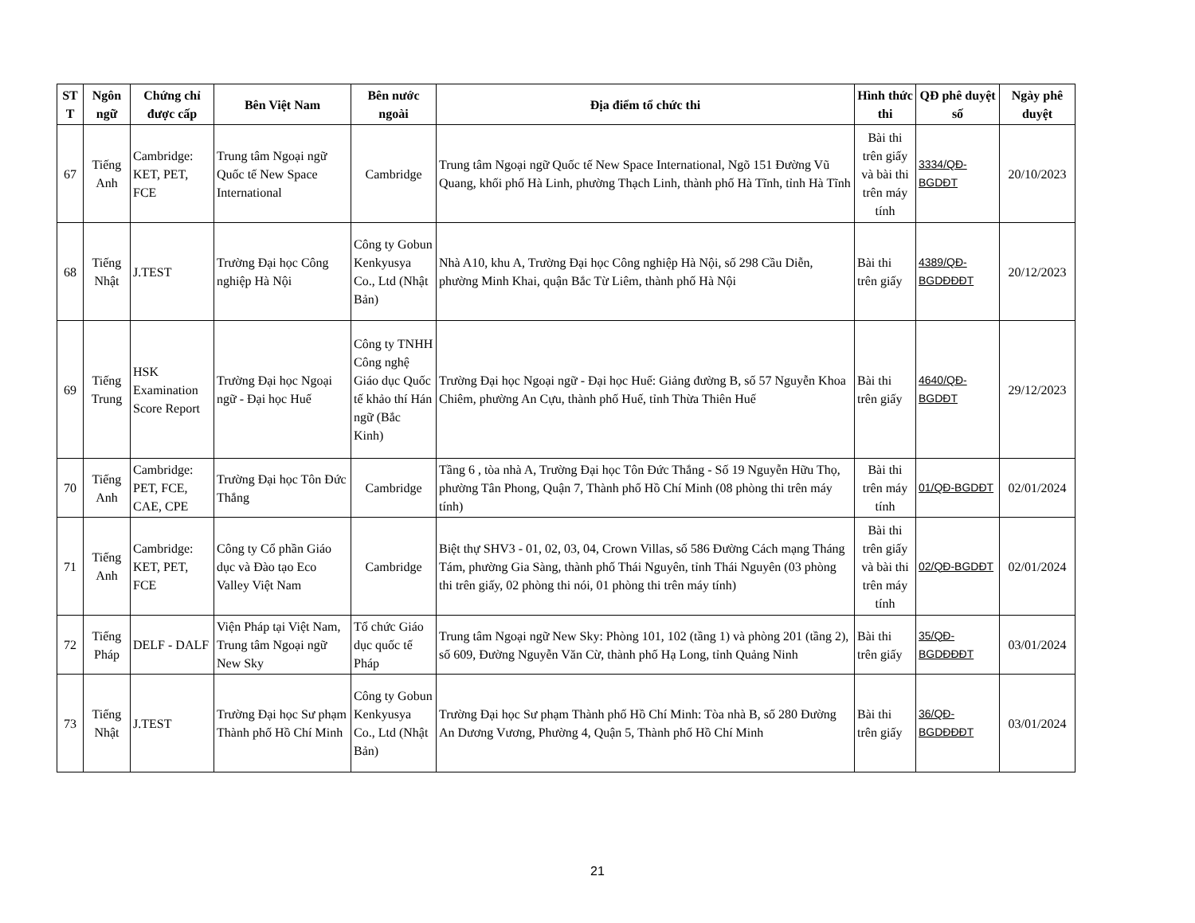| ST T | Ngôn ngữ | Chứng chỉ được cấp | Bên Việt Nam | Bên nước ngoài | Địa điểm tổ chức thi | Hình thức thi | QĐ phê duyệt số | Ngày phê duyệt |
| --- | --- | --- | --- | --- | --- | --- | --- | --- |
| 67 | Tiếng Anh | Cambridge: KET, PET, FCE | Trung tâm Ngoại ngữ Quốc tế New Space International | Cambridge | Trung tâm Ngoại ngữ Quốc tế New Space International, Ngõ 151 Đường Vũ Quang, khối phố Hà Linh, phường Thạch Linh, thành phố Hà Tĩnh, tỉnh Hà Tĩnh | Bài thi trên giấy và bài thi trên máy tính | 3334/QĐ-BGDĐT | 20/10/2023 |
| 68 | Tiếng Nhật | J.TEST | Trường Đại học Công nghiệp Hà Nội | Công ty Gobun Kenkyusya Co., Ltd (Nhật Bản) | Nhà A10, khu A, Trường Đại học Công nghiệp Hà Nội, số 298 Cầu Diễn, phường Minh Khai, quận Bắc Từ Liêm, thành phố Hà Nội | Bài thi trên giấy | 4389/QĐ-BGDĐĐĐT | 20/12/2023 |
| 69 | Tiếng Trung | HSK Examination Score Report | Trường Đại học Ngoại ngữ - Đại học Huế | Công ty TNHH Công nghệ Giáo dục Quốc tế khảo thí Hán ngữ (Bắc Kinh) | Trường Đại học Ngoại ngữ - Đại học Huế: Giảng đường B, số 57 Nguyễn Khoa Chiêm, phường An Cựu, thành phố Huế, tỉnh Thừa Thiên Huế | Bài thi trên giấy | 4640/QĐ-BGDĐT | 29/12/2023 |
| 70 | Tiếng Anh | Cambridge: PET, FCE, CAE, CPE | Trường Đại học Tôn Đức Thắng | Cambridge | Tầng 6 , tòa nhà A, Trường Đại học Tôn Đức Thắng - Số 19 Nguyễn Hữu Thọ, phường Tân Phong, Quận 7, Thành phố Hồ Chí Minh (08 phòng thi trên máy tính) | Bài thi trên máy tính | 01/QĐ-BGDĐT | 02/01/2024 |
| 71 | Tiếng Anh | Cambridge: KET, PET, FCE | Công ty Cổ phần Giáo dục và Đào tạo Eco Valley Việt Nam | Cambridge | Biệt thự SHV3 - 01, 02, 03, 04, Crown Villas, số 586 Đường Cách mạng Tháng Tám, phường Gia Sàng, thành phố Thái Nguyên, tỉnh Thái Nguyên (03 phòng thi trên giấy, 02 phòng thi nói, 01 phòng thi trên máy tính) | Bài thi trên giấy và bài thi trên máy tính | 02/QĐ-BGDĐT | 02/01/2024 |
| 72 | Tiếng Pháp | DELF - DALF | Viện Pháp tại Việt Nam, Trung tâm Ngoại ngữ New Sky | Tổ chức Giáo dục quốc tế Pháp | Trung tâm Ngoại ngữ New Sky: Phòng 101, 102 (tầng 1) và phòng 201 (tầng 2), số 609, Đường Nguyễn Văn Cừ, thành phố Hạ Long, tỉnh Quảng Ninh | Bài thi trên giấy | 35/QĐ-BGDĐĐĐT | 03/01/2024 |
| 73 | Tiếng Nhật | J.TEST | Trường Đại học Sư phạm Thành phố Hồ Chí Minh | Công ty Gobun Kenkyusya Co., Ltd (Nhật Bản) | Trường Đại học Sư phạm Thành phố Hồ Chí Minh: Tòa nhà B, số 280 Đường An Dương Vương, Phường 4, Quận 5, Thành phố Hồ Chí Minh | Bài thi trên giấy | 36/QĐ-BGDĐĐĐT | 03/01/2024 |
21